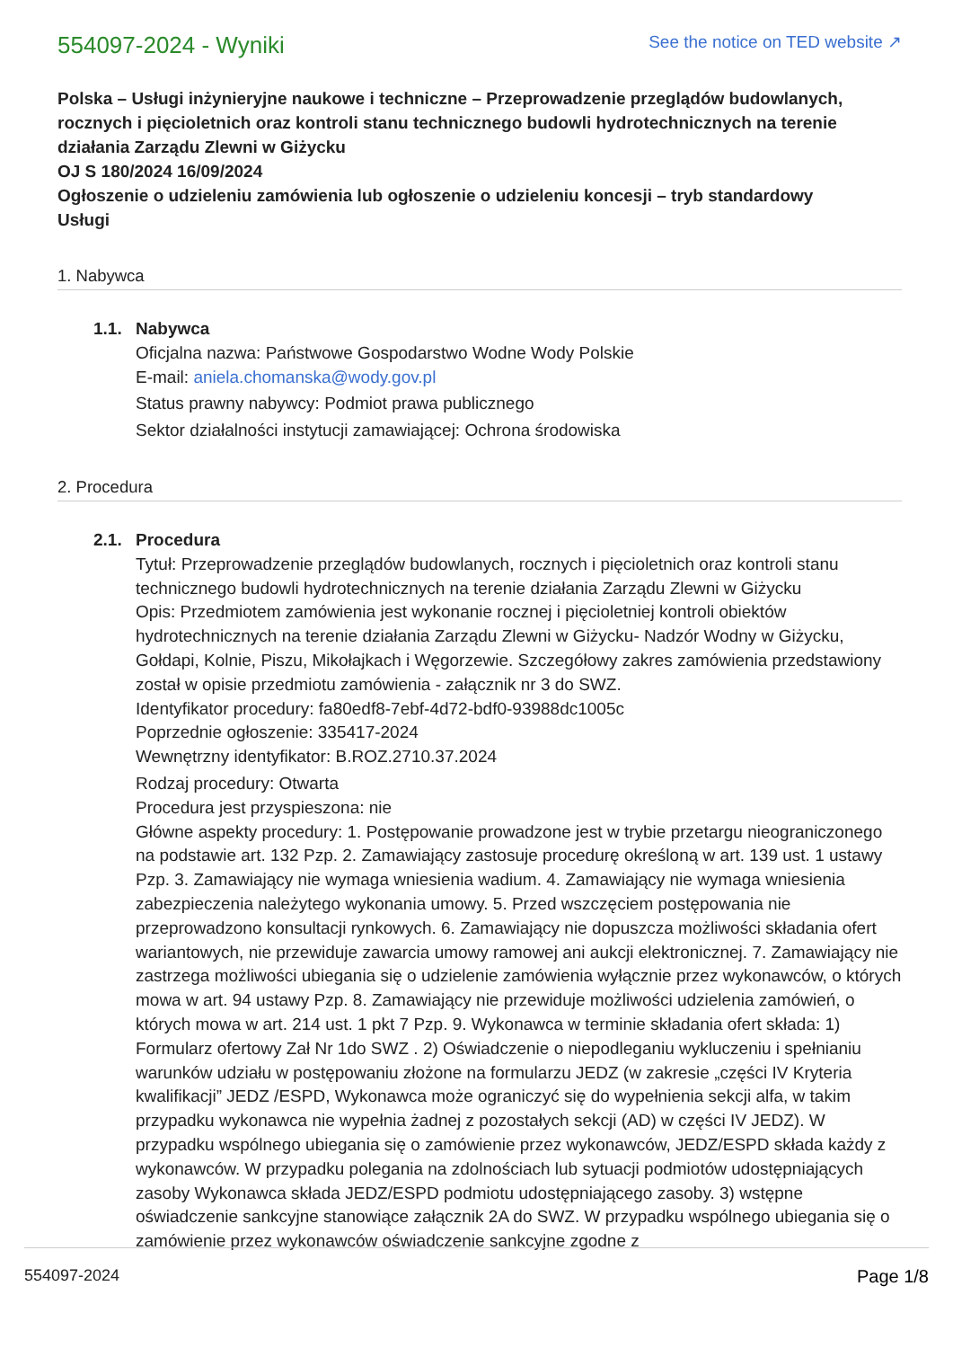554097-2024 - Wyniki
See the notice on TED website ↗
Polska – Usługi inżynieryjne naukowe i techniczne – Przeprowadzenie przeglądów budowlanych, rocznych i pięcioletnich oraz kontroli stanu technicznego budowli hydrotechnicznych na terenie działania Zarządu Zlewni w Giżycku
OJ S 180/2024 16/09/2024
Ogłoszenie o udzieleniu zamówienia lub ogłoszenie o udzieleniu koncesji – tryb standardowy
Usługi
1. Nabywca
1.1. Nabywca
Oficjalna nazwa: Państwowe Gospodarstwo Wodne Wody Polskie
E-mail: aniela.chomanska@wody.gov.pl
Status prawny nabywcy: Podmiot prawa publicznego
Sektor działalności instytucji zamawiającej: Ochrona środowiska
2. Procedura
2.1. Procedura
Tytuł: Przeprowadzenie przeglądów budowlanych, rocznych i pięcioletnich oraz kontroli stanu technicznego budowli hydrotechnicznych na terenie działania Zarządu Zlewni w Giżycku
Opis: Przedmiotem zamówienia jest wykonanie rocznej i pięcioletniej kontroli obiektów hydrotechnicznych na terenie działania Zarządu Zlewni w Giżycku- Nadzór Wodny w Giżycku, Gołdapi, Kolnie, Piszu, Mikołajkach i Węgorzewie. Szczegółowy zakres zamówienia przedstawiony został w opisie przedmiotu zamówienia - załącznik nr 3 do SWZ.
Identyfikator procedury: fa80edf8-7ebf-4d72-bdf0-93988dc1005c
Poprzednie ogłoszenie: 335417-2024
Wewnętrzny identyfikator: B.ROZ.2710.37.2024
Rodzaj procedury: Otwarta
Procedura jest przyspieszona: nie
Główne aspekty procedury: 1. Postępowanie prowadzone jest w trybie przetargu nieograniczonego na podstawie art. 132 Pzp. 2. Zamawiający zastosuje procedurę określoną w art. 139 ust. 1 ustawy Pzp. 3. Zamawiający nie wymaga wniesienia wadium. 4. Zamawiający nie wymaga wniesienia zabezpieczenia należytego wykonania umowy. 5. Przed wszczęciem postępowania nie przeprowadzono konsultacji rynkowych. 6. Zamawiający nie dopuszcza możliwości składania ofert wariantowych, nie przewiduje zawarcia umowy ramowej ani aukcji elektronicznej. 7. Zamawiający nie zastrzega możliwości ubiegania się o udzielenie zamówienia wyłącznie przez wykonawców, o których mowa w art. 94 ustawy Pzp. 8. Zamawiający nie przewiduje możliwości udzielenia zamówień, o których mowa w art. 214 ust. 1 pkt 7 Pzp. 9. Wykonawca w terminie składania ofert składa: 1) Formularz ofertowy Zał Nr 1do SWZ . 2) Oświadczenie o niepodleganiu wykluczeniu i spełnianiu warunków udziału w postępowaniu złożone na formularzu JEDZ (w zakresie „części IV Kryteria kwalifikacji” JEDZ /ESPD, Wykonawca może ograniczyć się do wypełnienia sekcji alfa, w takim przypadku wykonawca nie wypełnia żadnej z pozostałych sekcji (AD) w części IV JEDZ). W przypadku wspólnego ubiegania się o zamówienie przez wykonawców, JEDZ/ESPD składa każdy z wykonawców. W przypadku polegania na zdolnościach lub sytuacji podmiotów udostępniających zasoby Wykonawca składa JEDZ/ESPD podmiotu udostępniającego zasoby. 3) wstępne oświadczenie sankcyjne stanowiące załącznik 2A do SWZ. W przypadku wspólnego ubiegania się o zamówienie przez wykonawców oświadczenie sankcyjne zgodne z
554097-2024 Page 1/8